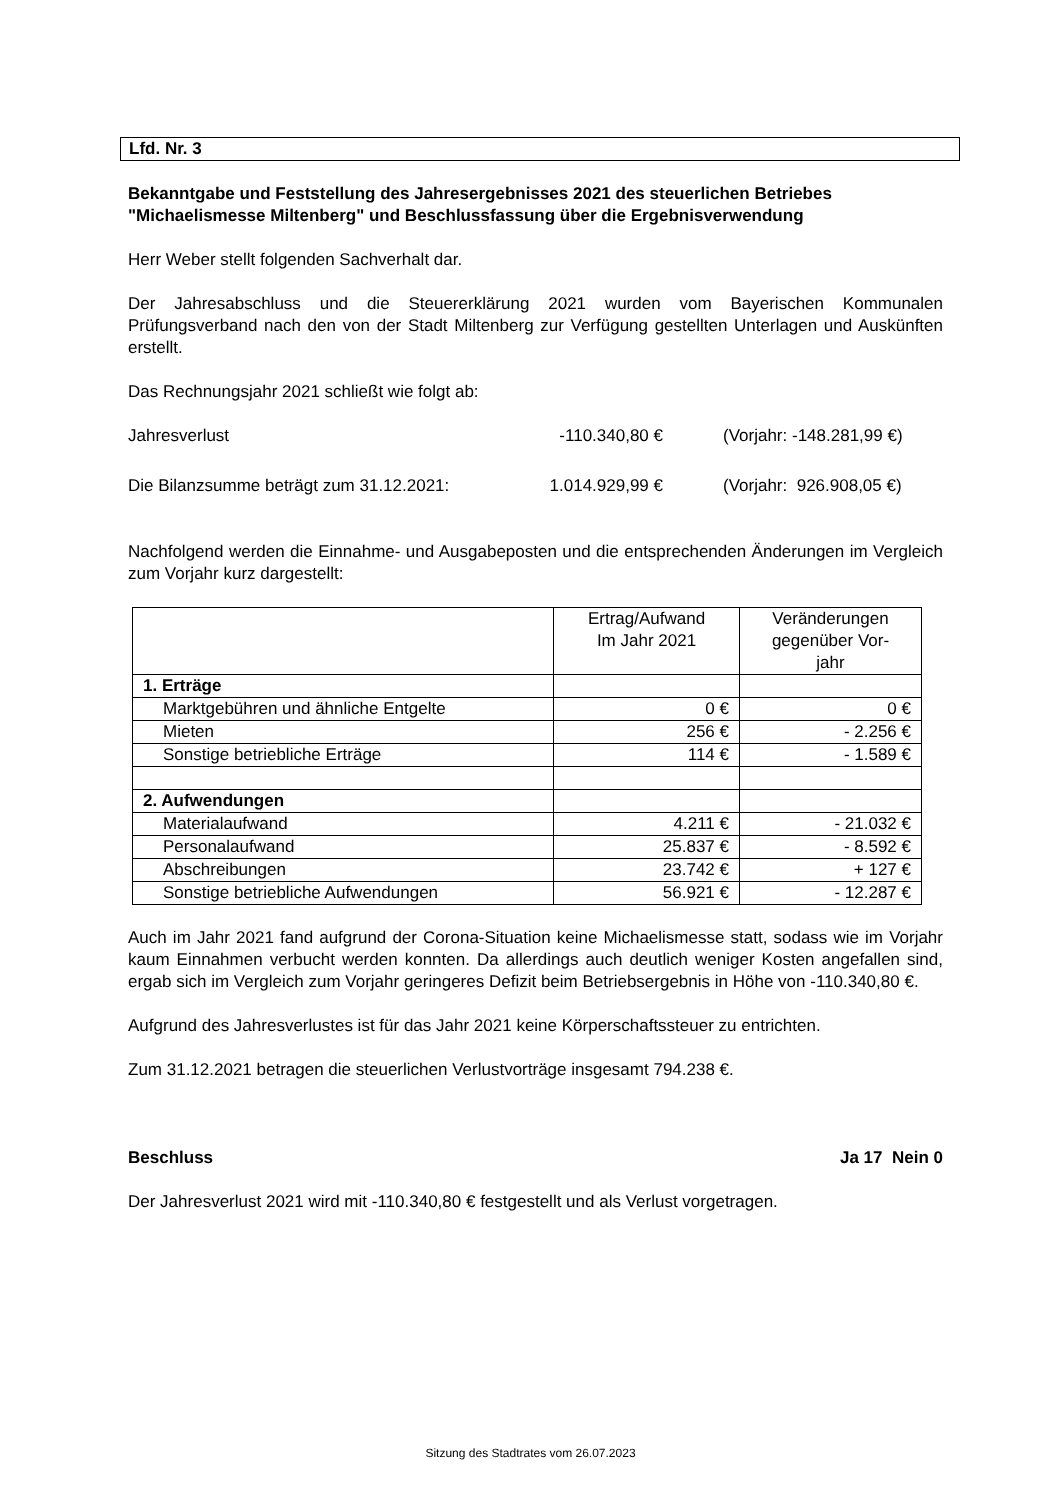Lfd. Nr. 3
Bekanntgabe und Feststellung des Jahresergebnisses 2021 des steuerlichen Betriebes "Michaelismesse Miltenberg" und Beschlussfassung über die Ergebnisverwendung
Herr Weber stellt folgenden Sachverhalt dar.
Der Jahresabschluss und die Steuererklärung 2021 wurden vom Bayerischen Kommunalen Prüfungsverband nach den von der Stadt Miltenberg zur Verfügung gestellten Unterlagen und Auskünften erstellt.
Das Rechnungsjahr 2021 schließt wie folgt ab:
Jahresverlust -110.340,80 € (Vorjahr: -148.281,99 €)
Die Bilanzsumme beträgt zum 31.12.2021: 1.014.929,99 € (Vorjahr: 926.908,05 €)
Nachfolgend werden die Einnahme- und Ausgabeposten und die entsprechenden Änderungen im Vergleich zum Vorjahr kurz dargestellt:
| | Ertrag/Aufwand Im Jahr 2021 | Veränderungen gegenüber Vor- jahr |
| 1. Erträge | | |
| Marktgebühren und ähnliche Entgelte | 0 € | 0 € |
| Mieten | 256 € | - 2.256 € |
| Sonstige betriebliche Erträge | 114 € | - 1.589 € |
| 2. Aufwendungen | | |
| Materialaufwand | 4.211 € | - 21.032 € |
| Personalaufwand | 25.837 € | - 8.592 € |
| Abschreibungen | 23.742 € | + 127 € |
| Sonstige betriebliche Aufwendungen | 56.921 € | - 12.287 € |
Auch im Jahr 2021 fand aufgrund der Corona-Situation keine Michaelismesse statt, sodass wie im Vorjahr kaum Einnahmen verbucht werden konnten. Da allerdings auch deutlich weniger Kosten angefallen sind, ergab sich im Vergleich zum Vorjahr geringeres Defizit beim Betriebsergebnis in Höhe von -110.340,80 €.
Aufgrund des Jahresverlustes ist für das Jahr 2021 keine Körperschaftssteuer zu entrichten.
Zum 31.12.2021 betragen die steuerlichen Verlustvorträge insgesamt 794.238 €.
Beschluss Ja 17 Nein 0
Der Jahresverlust 2021 wird mit -110.340,80 € festgestellt und als Verlust vorgetragen.
Sitzung des Stadtrates vom 26.07.2023